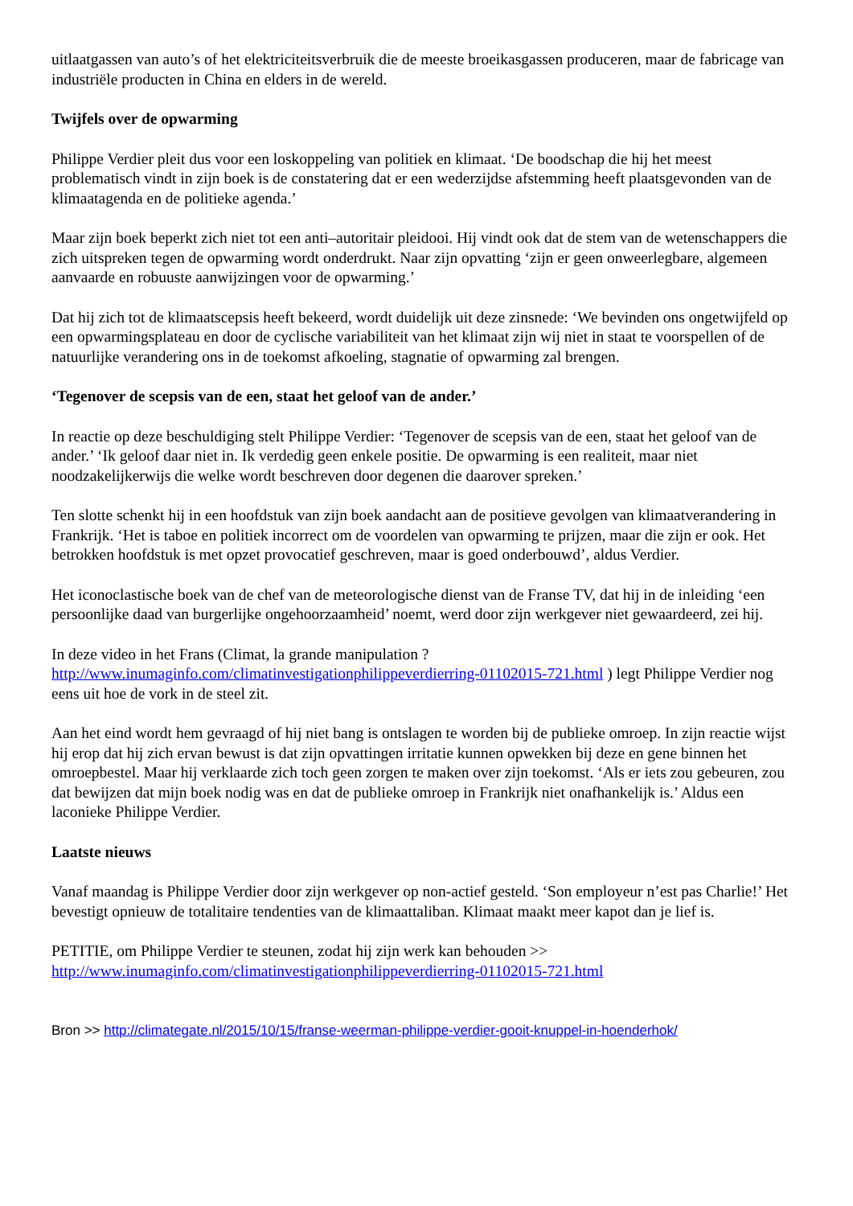uitlaatgassen van auto’s of het elektriciteitsverbruik die de meeste broeikasgassen produceren, maar de fabricage van industriële producten in China en elders in de wereld.
Twijfels over de opwarming
Philippe Verdier pleit dus voor een loskoppeling van politiek en klimaat. ‘De boodschap die hij het meest problematisch vindt in zijn boek is de constatering dat er een wederzijdse afstemming heeft plaatsgevonden van de klimaatagenda en de politieke agenda.’
Maar zijn boek beperkt zich niet tot een anti–autoritair pleidooi. Hij vindt ook dat de stem van de wetenschappers die zich uitspreken tegen de opwarming wordt onderdrukt. Naar zijn opvatting ‘zijn er geen onweerlegbare, algemeen aanvaarde en robuuste aanwijzingen voor de opwarming.’
Dat hij zich tot de klimaatscepsis heeft bekeerd, wordt duidelijk uit deze zinsnede: ‘We bevinden ons ongetwijfeld op een opwarmingsplateau en door de cyclische variabiliteit van het klimaat zijn wij niet in staat te voorspellen of de natuurlijke verandering ons in de toekomst afkoeling, stagnatie of opwarming zal brengen.
‘Tegenover de scepsis van de een, staat het geloof van de ander.’
In reactie op deze beschuldiging stelt Philippe Verdier: ‘Tegenover de scepsis van de een, staat het geloof van de ander.’ ‘Ik geloof daar niet in. Ik verdedig geen enkele positie. De opwarming is een realiteit, maar niet noodzakelijkerwijs die welke wordt beschreven door degenen die daarover spreken.’
Ten slotte schenkt hij in een hoofdstuk van zijn boek aandacht aan de positieve gevolgen van klimaatverandering in Frankrijk. ‘Het is taboe en politiek incorrect om de voordelen van opwarming te prijzen, maar die zijn er ook. Het betrokken hoofdstuk is met opzet provocatief geschreven, maar is goed onderbouwd’, aldus Verdier.
Het iconoclastische boek van de chef van de meteorologische dienst van de Franse TV, dat hij in de inleiding ‘een persoonlijke daad van burgerlijke ongehoorzaamheid’ noemt, werd door zijn werkgever niet gewaardeerd, zei hij.
In deze video in het Frans (Climat, la grande manipulation ?
http://www.inumaginfo.com/climatinvestigationphilippeverdierring-01102015-721.html ) legt Philippe Verdier nog eens uit hoe de vork in de steel zit.
Aan het eind wordt hem gevraagd of hij niet bang is ontslagen te worden bij de publieke omroep. In zijn reactie wijst hij erop dat hij zich ervan bewust is dat zijn opvattingen irritatie kunnen opwekken bij deze en gene binnen het omroepbestel. Maar hij verklaarde zich toch geen zorgen te maken over zijn toekomst. ‘Als er iets zou gebeuren, zou dat bewijzen dat mijn boek nodig was en dat de publieke omroep in Frankrijk niet onafhankelijk is.’ Aldus een laconieke Philippe Verdier.
Laatste nieuws
Vanaf maandag is Philippe Verdier door zijn werkgever op non-actief gesteld. ‘Son employeur n’est pas Charlie!’ Het bevestigt opnieuw de totalitaire tendenties van de klimaattaliban. Klimaat maakt meer kapot dan je lief is.
PETITIE, om Philippe Verdier te steunen, zodat hij zijn werk kan behouden >>
http://www.inumaginfo.com/climatinvestigationphilippeverdierring-01102015-721.html
Bron >> http://climategate.nl/2015/10/15/franse-weerman-philippe-verdier-gooit-knuppel-in-hoenderhok/